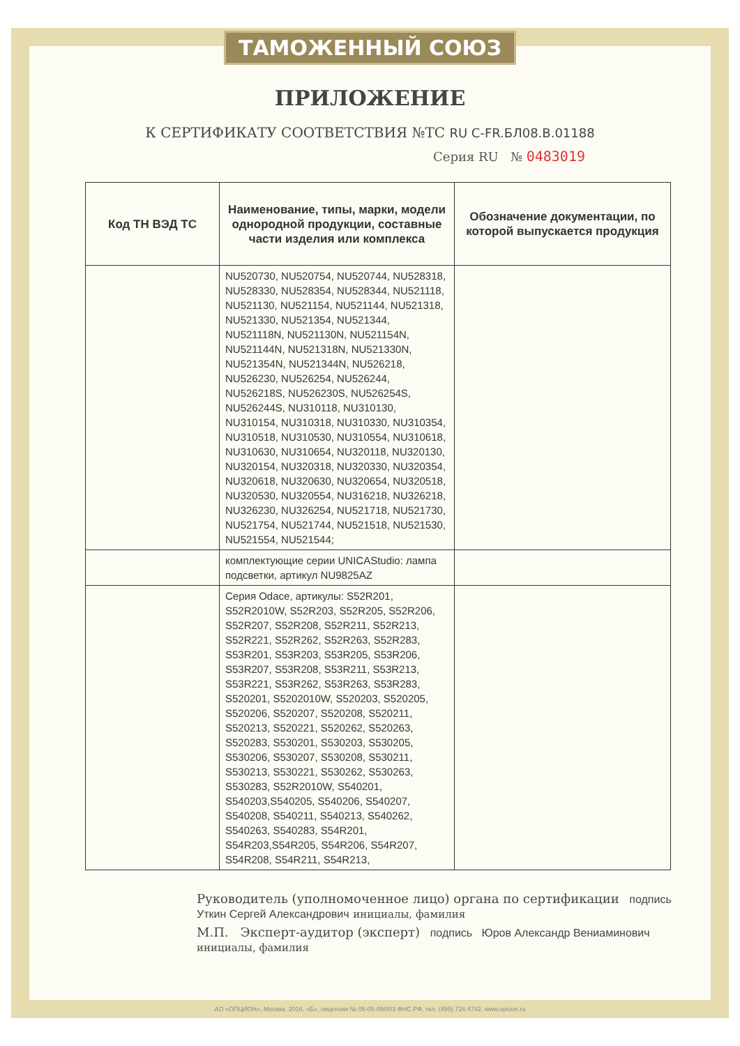ТАМОЖЕННЫЙ СОЮЗ
ПРИЛОЖЕНИЕ
К СЕРТИФИКАТУ СООТВЕТСТВИЯ №ТС RU C-FR.БЛ08.В.01188
Серия RU № 0483019
| Код ТН ВЭД ТС | Наименование, типы, марки, модели однородной продукции, составные части изделия или комплекса | Обозначение документации, по которой выпускается продукция |
| --- | --- | --- |
| | NU520730, NU520754, NU520744, NU528318, NU528330, NU528354, NU528344, NU521118, NU521130, NU521154, NU521144, NU521318, NU521330, NU521354, NU521344, NU521118N, NU521130N, NU521154N, NU521144N, NU521318N, NU521330N, NU521354N, NU521344N, NU526218, NU526230, NU526254, NU526244, NU526218S, NU526230S, NU526254S, NU526244S, NU310118, NU310130, NU310154, NU310318, NU310330, NU310354, NU310518, NU310530, NU310554, NU310618, NU310630, NU310654, NU320118, NU320130, NU320154, NU320318, NU320330, NU320354, NU320618, NU320630, NU320654, NU320518, NU320530, NU320554, NU316218, NU326218, NU326230, NU326254, NU521718, NU521730, NU521754, NU521744, NU521518, NU521530, NU521554, NU521544; | |
| | комплектующие серии UNICAStudio: лампа подсветки, артикул NU9825AZ | |
| | Серия Odace, артикулы: S52R201, S52R2010W, S52R203, S52R205, S52R206, S52R207, S52R208, S52R211, S52R213, S52R221, S52R262, S52R263, S52R283, S53R201, S53R203, S53R205, S53R206, S53R207, S53R208, S53R211, S53R213, S53R221, S53R262, S53R263, S53R283, S520201, S5202010W, S520203, S520205, S520206, S520207, S520208, S520211, S520213, S520221, S520262, S520263, S520283, S530201, S530203, S530205, S530206, S530207, S530208, S530211, S530213, S530221, S530262, S530263, S530283, S52R2010W, S540201, S540203,S540205, S540206, S540207, S540208, S540211, S540213, S540262, S540263, S540283, S54R201, S54R203,S54R205, S54R206, S54R207, S54R208, S54R211, S54R213, | |
Руководитель (уполномоченное лицо) органа по сертификации подпись Уткин Сергей Александрович инициалы, фамилия
М.П. Эксперт-аудитор (эксперт) подпись Юров Александр Вениаминович инициалы, фамилия
АО «ОПЦИОН», Москва, 2016, «Б», лицензия № 05-05-09/003 ФНС РФ, тел. (495) 726 4742, www.opcion.ru